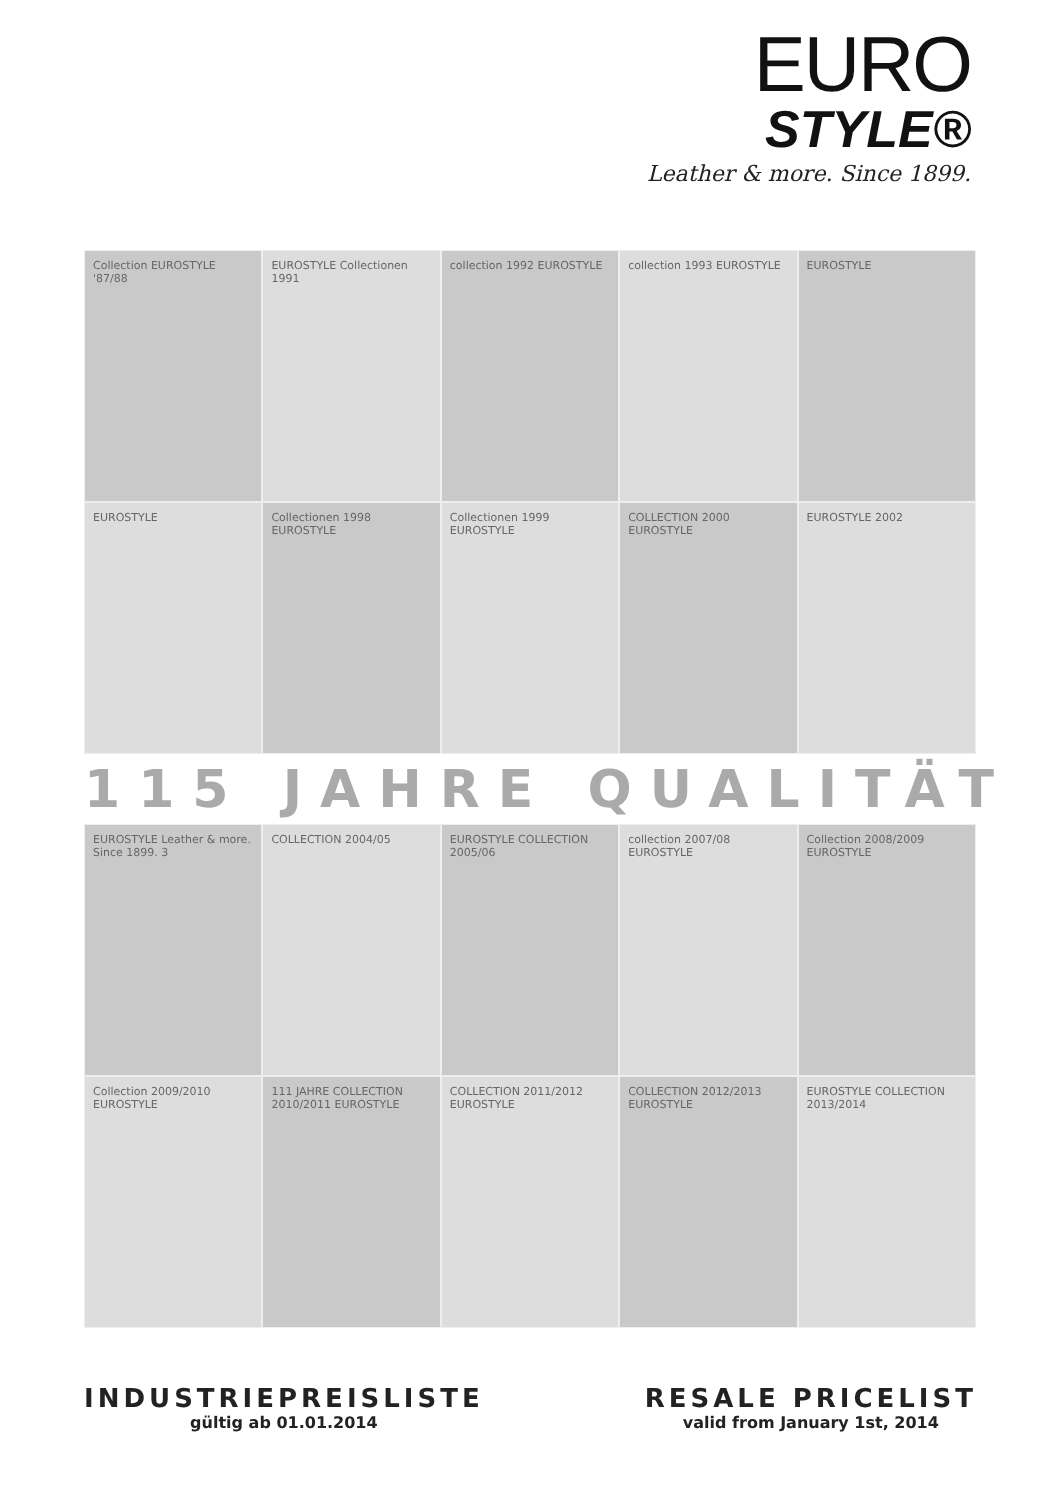EURO
STYLE®
Leather & more. Since 1899.
Collection EUROSTYLE '87/88
EUROSTYLE Collectionen 1991
collection 1992 EUROSTYLE
collection 1993 EUROSTYLE
EUROSTYLE
EUROSTYLE
Collectionen 1998 EUROSTYLE
Collectionen 1999 EUROSTYLE
COLLECTION 2000 EUROSTYLE
EUROSTYLE 2002
115 JAHRE QUALITÄT
EUROSTYLE Leather & more. Since 1899. 3
COLLECTION 2004/05
EUROSTYLE COLLECTION 2005/06
collection 2007/08 EUROSTYLE
Collection 2008/2009 EUROSTYLE
Collection 2009/2010 EUROSTYLE
111 JAHRE COLLECTION 2010/2011 EUROSTYLE
COLLECTION 2011/2012 EUROSTYLE
COLLECTION 2012/2013 EUROSTYLE
EUROSTYLE COLLECTION 2013/2014
INDUSTRIEPREISLISTE
gültig ab 01.01.2014
RESALE PRICELIST
valid from January 1st, 2014